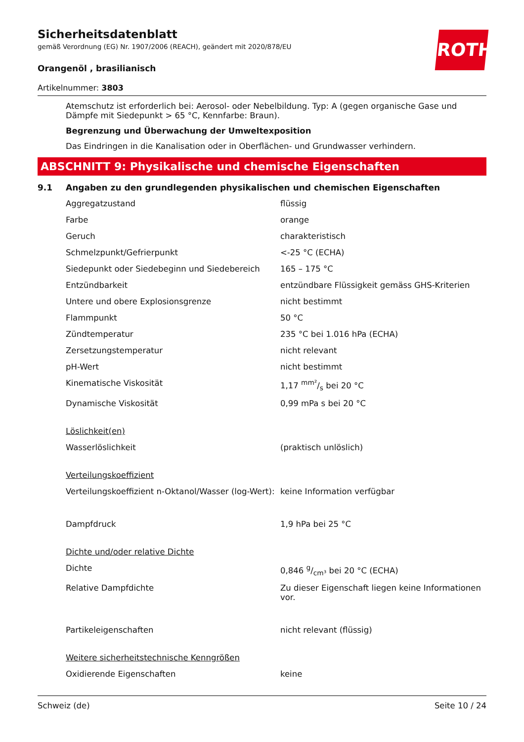ROTH
Sicherheitsdatenblatt
gemäß Verordnung (EG) Nr. 1907/2006 (REACH), geändert mit 2020/878/EU
Orangenöl , brasilianisch
Artikelnummer: 3803
Atemschutz ist erforderlich bei: Aerosol- oder Nebelbildung. Typ: A (gegen organische Gase und Dämpfe mit Siedepunkt > 65 °C, Kennfarbe: Braun).
Begrenzung und Überwachung der Umweltexposition
Das Eindringen in die Kanalisation oder in Oberflächen- und Grundwasser verhindern.
ABSCHNITT 9: Physikalische und chemische Eigenschaften
9.1 Angaben zu den grundlegenden physikalischen und chemischen Eigenschaften
| Aggregatzustand | flüssig |
| Farbe | orange |
| Geruch | charakteristisch |
| Schmelzpunkt/Gefrierpunkt | <-25 °C (ECHA) |
| Siedepunkt oder Siedebeginn und Siedebereich | 165 – 175 °C |
| Entzündbarkeit | entzündbare Flüssigkeit gemäss GHS-Kriterien |
| Untere und obere Explosionsgrenze | nicht bestimmt |
| Flammpunkt | 50 °C |
| Zündtemperatur | 235 °C bei 1.016 hPa (ECHA) |
| Zersetzungstemperatur | nicht relevant |
| pH-Wert | nicht bestimmt |
| Kinematische Viskosität | 1,17 mm²/s bei 20 °C |
| Dynamische Viskosität | 0,99 mPa s bei 20 °C |
| Löslichkeit(en) | |
| Wasserlöslichkeit | (praktisch unlöslich) |
| Verteilungskoeffizient | |
| Verteilungskoeffizient n-Oktanol/Wasser (log-Wert): | keine Information verfügbar |
| Dampfdruck | 1,9 hPa bei 25 °C |
| Dichte und/oder relative Dichte | |
| Dichte | 0,846 g/cm³ bei 20 °C (ECHA) |
| Relative Dampfdichte | Zu dieser Eigenschaft liegen keine Informationen vor. |
| Partikeleigenschaften | nicht relevant (flüssig) |
| Weitere sicherheitstechnische Kenngrößen | |
| Oxidierende Eigenschaften | keine |
Schweiz (de) Seite 10 / 24